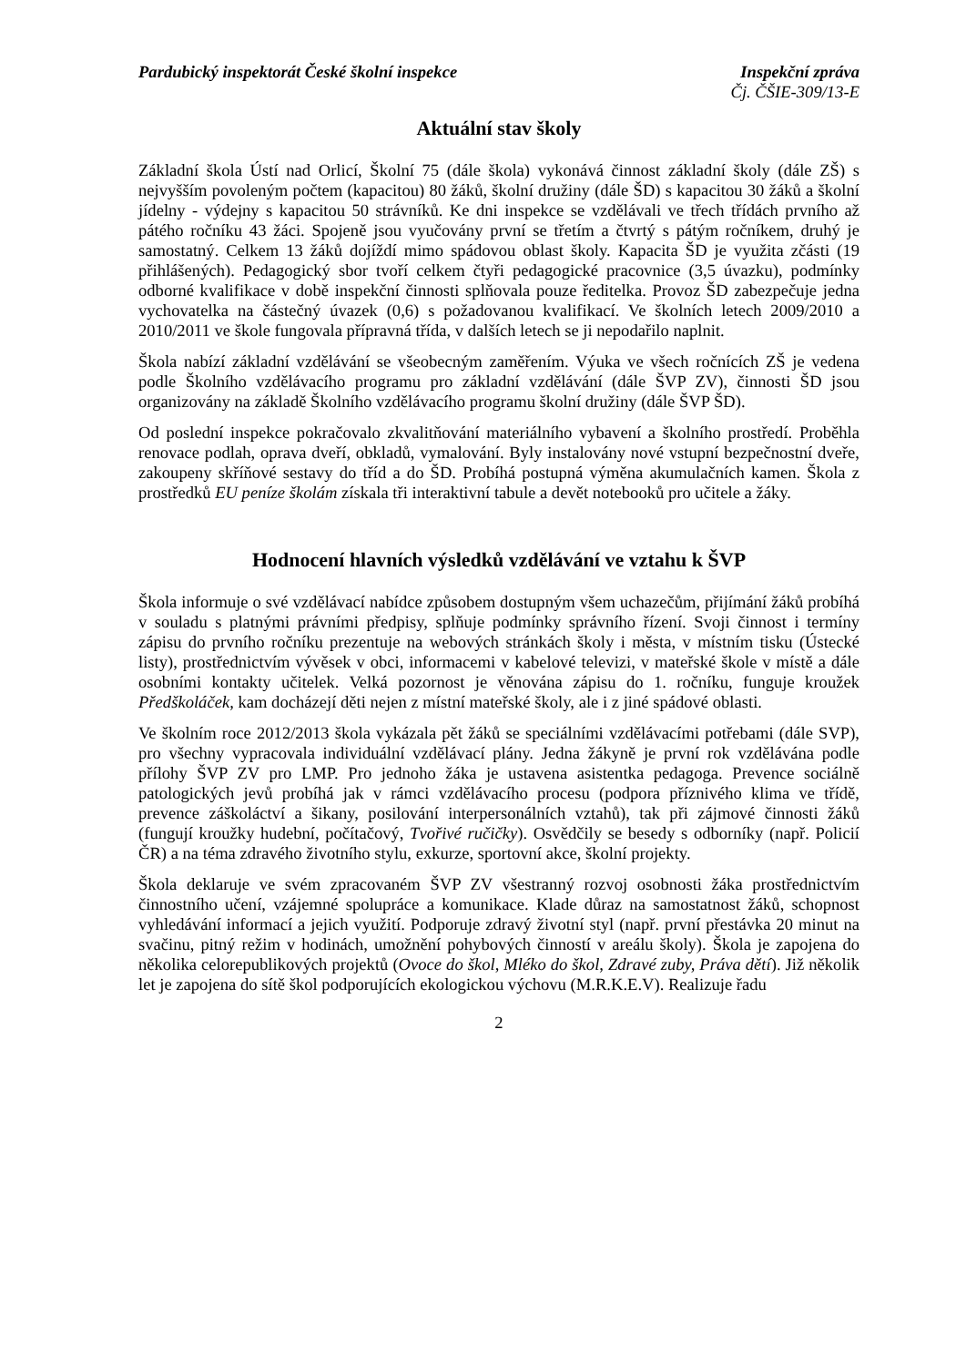Pardubický inspektorát České školní inspekce Inspekční zpráva
Čj. ČŠIE-309/13-E
Aktuální stav školy
Základní škola Ústí nad Orlicí, Školní 75 (dále škola) vykonává činnost základní školy (dále ZŠ) s nejvyšším povoleným počtem (kapacitou) 80 žáků, školní družiny (dále ŠD) s kapacitou 30 žáků a školní jídelny - výdejny s kapacitou 50 strávníků. Ke dni inspekce se vzdělávali ve třech třídách prvního až pátého ročníku 43 žáci. Spojeně jsou vyučovány první se třetím a čtvrtý s pátým ročníkem, druhý je samostatný. Celkem 13 žáků dojíždí mimo spádovou oblast školy. Kapacita ŠD je využita zčásti (19 přihlášených). Pedagogický sbor tvoří celkem čtyři pedagogické pracovnice (3,5 úvazku), podmínky odborné kvalifikace v době inspekční činnosti splňovala pouze ředitelka. Provoz ŠD zabezpečuje jedna vychovatelka na částečný úvazek (0,6) s požadovanou kvalifikací. Ve školních letech 2009/2010 a 2010/2011 ve škole fungovala přípravná třída, v dalších letech se ji nepodařilo naplnit.
Škola nabízí základní vzdělávání se všeobecným zaměřením. Výuka ve všech ročnících ZŠ je vedena podle Školního vzdělávacího programu pro základní vzdělávání (dále ŠVP ZV), činnosti ŠD jsou organizovány na základě Školního vzdělávacího programu školní družiny (dále ŠVP ŠD).
Od poslední inspekce pokračovalo zkvalitňování materiálního vybavení a školního prostředí. Proběhla renovace podlah, oprava dveří, obkladů, vymalování. Byly instalovány nové vstupní bezpečnostní dveře, zakoupeny skříňové sestavy do tříd a do ŠD. Probíhá postupná výměna akumulačních kamen. Škola z prostředků EU peníze školám získala tři interaktivní tabule a devět notebooků pro učitele a žáky.
Hodnocení hlavních výsledků vzdělávání ve vztahu k ŠVP
Škola informuje o své vzdělávací nabídce způsobem dostupným všem uchazečům, přijímání žáků probíhá v souladu s platnými právními předpisy, splňuje podmínky správního řízení. Svoji činnost i termíny zápisu do prvního ročníku prezentuje na webových stránkách školy i města, v místním tisku (Ústecké listy), prostřednictvím vývěsek v obci, informacemi v kabelové televizi, v mateřské škole v místě a dále osobními kontakty učitelek. Velká pozornost je věnována zápisu do 1. ročníku, funguje kroužek Předškoláček, kam docházejí děti nejen z místní mateřské školy, ale i z jiné spádové oblasti.
Ve školním roce 2012/2013 škola vykázala pět žáků se speciálními vzdělávacími potřebami (dále SVP), pro všechny vypracovala individuální vzdělávací plány. Jedna žákyně je první rok vzdělávána podle přílohy ŠVP ZV pro LMP. Pro jednoho žáka je ustavena asistentka pedagoga. Prevence sociálně patologických jevů probíhá jak v rámci vzdělávacího procesu (podpora příznivého klima ve třídě, prevence záškoláctví a šikany, posilování interpersonálních vztahů), tak při zájmové činnosti žáků (fungují kroužky hudební, počítačový, Tvořivé ručičky). Osvědčily se besedy s odborníky (např. Policií ČR) a na téma zdravého životního stylu, exkurze, sportovní akce, školní projekty.
Škola deklaruje ve svém zpracovaném ŠVP ZV všestranný rozvoj osobnosti žáka prostřednictvím činnostního učení, vzájemné spolupráce a komunikace. Klade důraz na samostatnost žáků, schopnost vyhledávání informací a jejich využití. Podporuje zdravý životní styl (např. první přestávka 20 minut na svačinu, pitný režim v hodinách, umožnění pohybových činností v areálu školy). Škola je zapojena do několika celorepublikových projektů (Ovoce do škol, Mléko do škol, Zdravé zuby, Práva dětí). Již několik let je zapojena do sítě škol podporujících ekologickou výchovu (M.R.K.E.V). Realizuje řadu
2